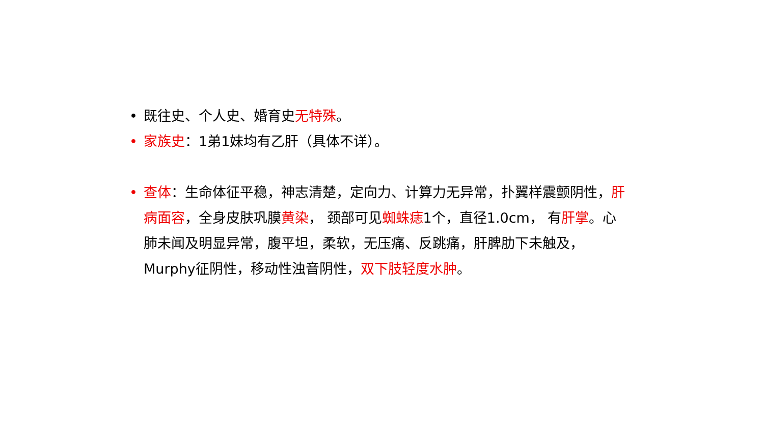• 既往史、个人史、婚育史无特殊。
• 家族史：1弟1妹均有乙肝（具体不详）。
• 查体：生命体征平稳，神志清楚，定向力、计算力无异常，扑翼样震颤阴性，肝病面容，全身皮肤巩膜黄染， 颈部可见蜘蛛痣1个，直径1.0cm， 有肝掌。心肺未闻及明显异常，腹平坦，柔软，无压痛、反跳痛，肝脾肋下未触及，Murphy征阴性，移动性浊音阴性，双下肢轻度水肿。